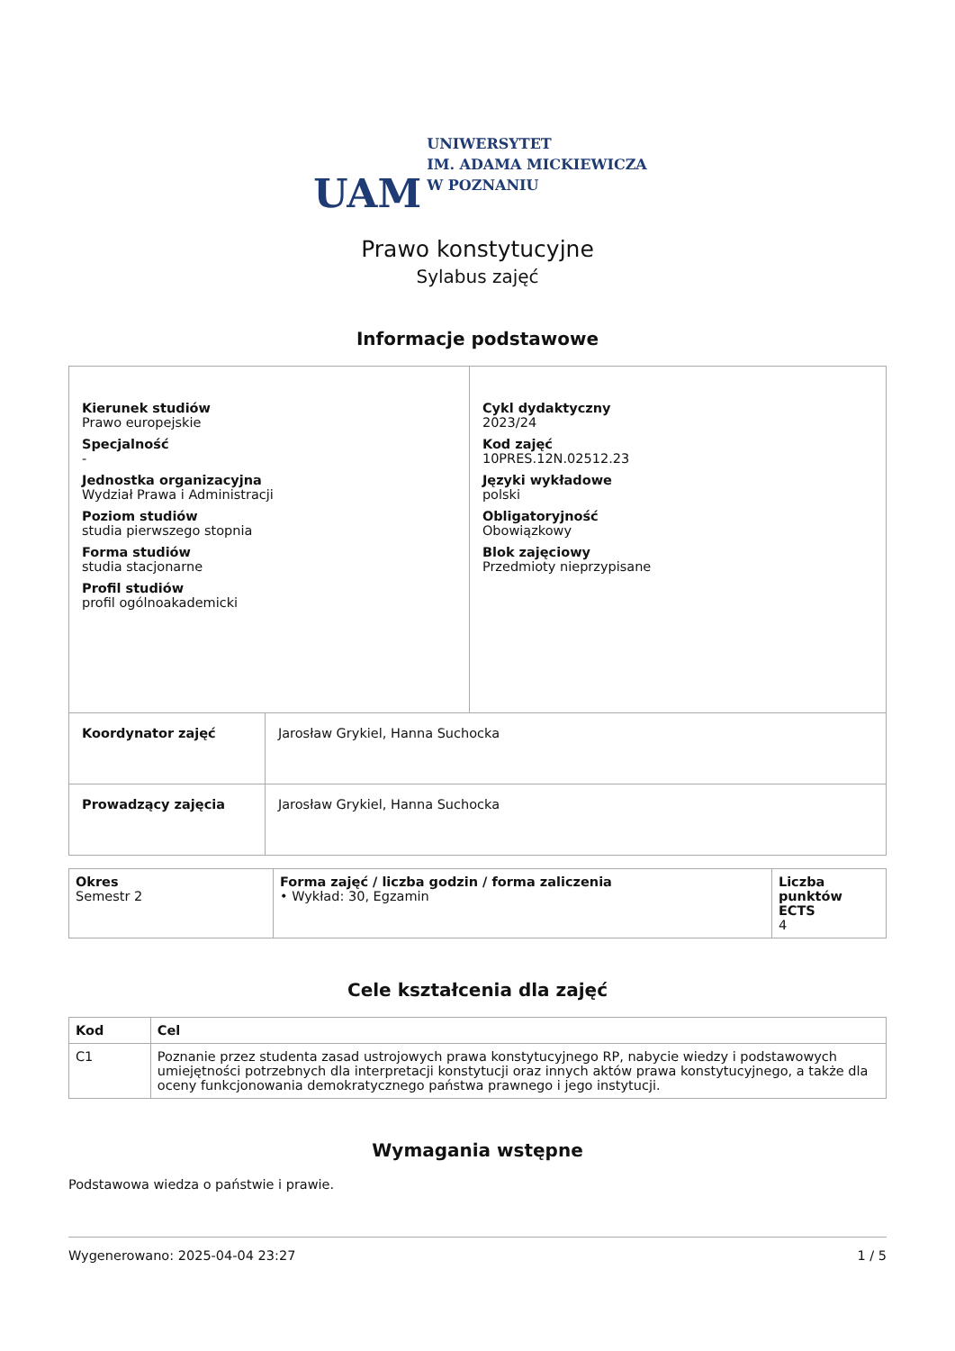UAM
UNIWERSYTET
IM. ADAMA MICKIEWICZA
W POZNANIU
Prawo konstytucyjne
Sylabus zajęć
Informacje podstawowe
| Kierunek studiów Prawo europejskie Specjalność - Jednostka organizacyjna Wydział Prawa i Administracji Poziom studiów studia pierwszego stopnia Forma studiów studia stacjonarne Profil studiów profil ogólnoakademicki | | Cykl dydaktyczny 2023/24 Kod zajęć 10PRES.12N.02512.23 Języki wykładowe polski Obligatoryjność Obowiązkowy Blok zajęciowy Przedmioty nieprzypisane |
| Koordynator zajęć | Jarosław Grykiel, Hanna Suchocka | |
| Prowadzący zajęcia | Jarosław Grykiel, Hanna Suchocka | |
| Okres Semestr 2 | Forma zajęć / liczba godzin / forma zaliczenia • Wykład: 30, Egzamin | Liczba punktów ECTS 4 |
Cele kształcenia dla zajęć
| Kod | Cel |
| --- | --- |
| C1 | Poznanie przez studenta zasad ustrojowych prawa konstytucyjnego RP, nabycie wiedzy i podstawowych umiejętności potrzebnych dla interpretacji konstytucji oraz innych aktów prawa konstytucyjnego, a także dla oceny funkcjonowania demokratycznego państwa prawnego i jego instytucji. |
Wymagania wstępne
Podstawowa wiedza o państwie i prawie.
Wygenerowano: 2025-04-04 23:27 1 / 5